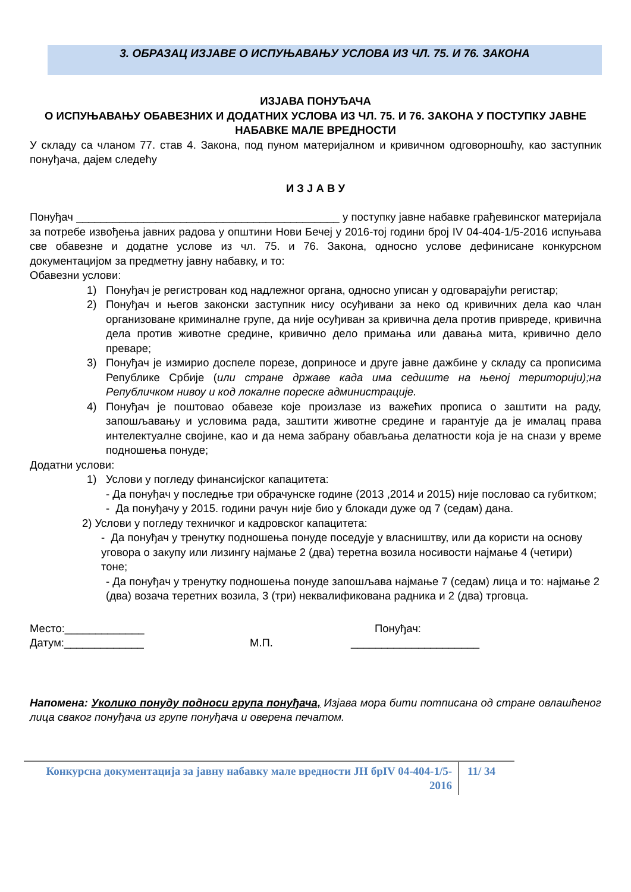3. ОБРАЗАЦ ИЗЈАВЕ О ИСПУЊАВАЊУ УСЛОВА ИЗ ЧЛ. 75. И 76. ЗАКОНА
ИЗЈАВА ПОНУЂАЧА
О ИСПУЊАВАЊУ ОБАВЕЗНИХ И ДОДАТНИХ УСЛОВА ИЗ ЧЛ. 75. И 76. ЗАКОНА У ПОСТУПКУ ЈАВНЕ НАБАВКЕ МАЛЕ ВРЕДНОСТИ
У складу са чланом 77. став 4. Закона, под пуном материјалном и кривичном одговорношћу, као заступник понуђача, дајем следећу
И З Ј А В У
Понуђач ___________________________________________ у поступку јавне набавке грађевинског материјала за потребе извођења јавних радова у општини Нови Бечеј у 2016-тој години број IV 04-404-1/5-2016 испуњава све обавезне и додатне услове из чл. 75. и 76. Закона, односно услове дефинисане конкурсном документацијом за предметну јавну набавку, и то:
Обавезни услови:
1) Понуђач је регистрован код надлежног органа, односно уписан у одговарајући регистар;
2) Понуђач и његов законски заступник нису осуђивани за неко од кривичних дела као члан организоване криминалне групе, да није осуђиван за кривична дела против привреде, кривична дела против животне средине, кривично дело примања или давања мита, кривично дело преваре;
3) Понуђач је измирио доспеле порезе, доприносе и друге јавне дажбине у складу са прописима Републике Србије (или стране државе када има седиште на њеној територији);на Републичком нивоу и код локалне пореске администрације.
4) Понуђач је поштовао обавезе које произлазе из важећих прописа о заштити на раду, запошљавању и условима рада, заштити животне средине и гарантује да је ималац права интелектуалне својине, као и да нема забрану обављања делатности која је на снази у време подношења понуде;
Додатни услови:
1) Услови у погледу финансијског капацитета:
- Да понуђач у последње три обрачунске године (2013 ,2014 и 2015) није пословао са губитком;
- Да понуђачу у 2015. години рачун није био у блокади дуже од 7 (седам) дана.
2) Услови у погледу техничког и кадровског капацитета:
- Да понуђач у тренутку подношења понуде поседује у власништву, или да користи на основу уговора о закупу или лизингу најмање 2 (два) теретна возила носивости најмање 4 (четири) тоне;
- Да понуђач у тренутку подношења понуде запошљава најмање 7 (седам) лица и то: најмање 2 (два) возача теретних возила, 3 (три) неквалификована радника и 2 (два) трговца.
Место:_____________ Понуђач:
Датум:_____________ М.П. _____________________
Напомена: Уколико понуду подноси група понуђача, Изјава мора бити потписана од стране овлашћеног лица сваког понуђача из групе понуђача и оверена печатом.
Конкурсна документација за јавну набавку мале вредности ЈН брIV 04-404-1/5-2016
11/ 34